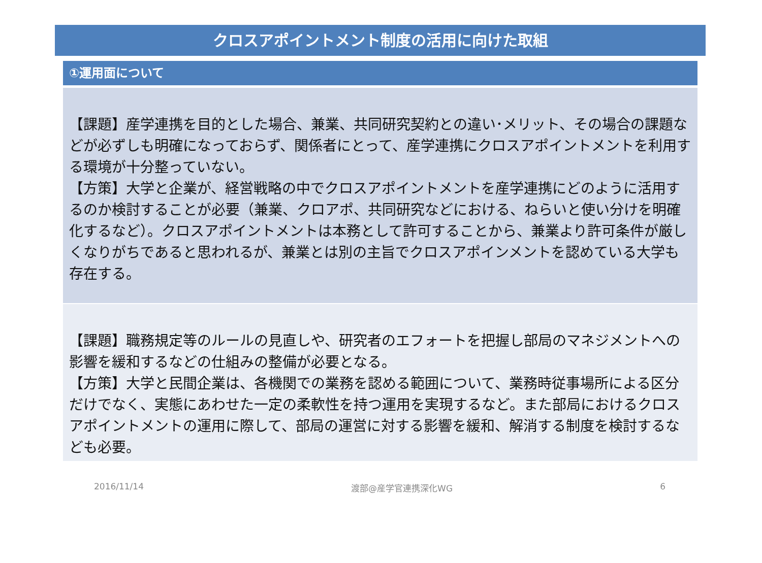クロスアポイントメント制度の活用に向けた取組
①運用面について
【課題】産学連携を目的とした場合、兼業、共同研究契約との違い･メリット、その場合の課題などが必ずしも明確になっておらず、関係者にとって、産学連携にクロスアポイントメントを利用する環境が十分整っていない。
【方策】大学と企業が、経営戦略の中でクロスアポイントメントを産学連携にどのように活用するのか検討することが必要（兼業、クロアポ、共同研究などにおける、ねらいと使い分けを明確化するなど）。クロスアポイントメントは本務として許可することから、兼業より許可条件が厳しくなりがちであると思われるが、兼業とは別の主旨でクロスアポインメントを認めている大学も存在する。
【課題】職務規定等のルールの見直しや、研究者のエフォートを把握し部局のマネジメントへの影響を緩和するなどの仕組みの整備が必要となる。
【方策】大学と民間企業は、各機関での業務を認める範囲について、業務時従事場所による区分だけでなく、実態にあわせた一定の柔軟性を持つ運用を実現するなど。また部局におけるクロスアポイントメントの運用に際して、部局の運営に対する影響を緩和、解消する制度を検討するなども必要。
2016/11/14 渡部@産学官連携深化WG 6